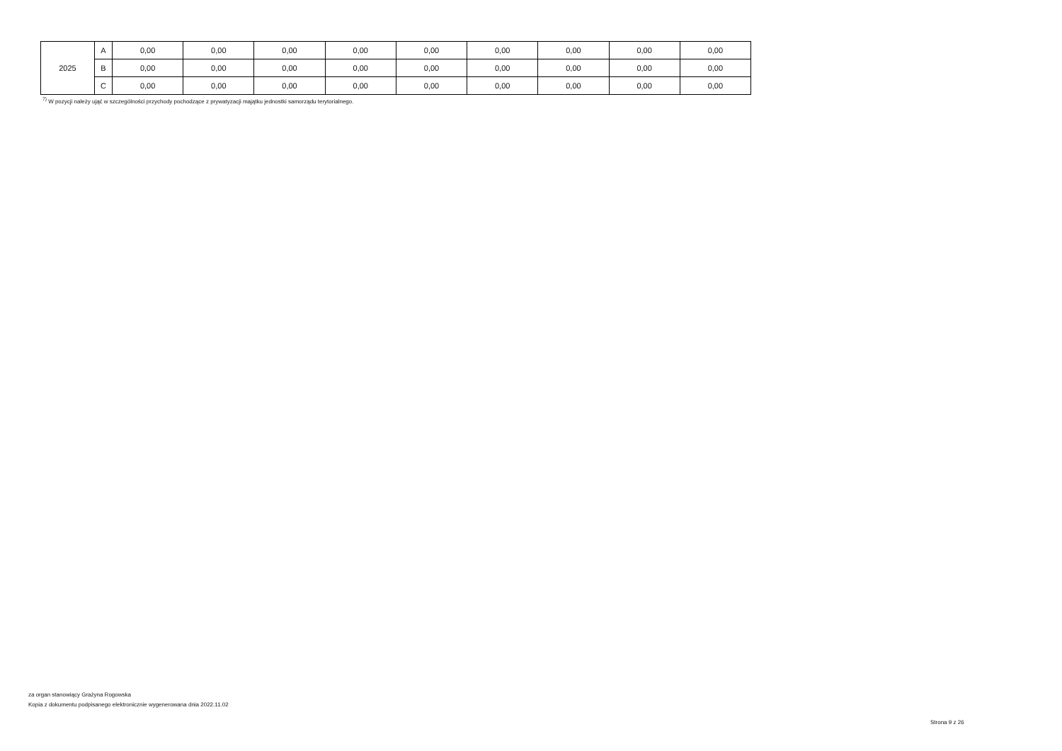| 2025 | A | 0,00 | 0,00 | 0,00 | 0,00 | 0,00 | 0,00 | 0,00 | 0,00 | 0,00 |
| | B | 0,00 | 0,00 | 0,00 | 0,00 | 0,00 | 0,00 | 0,00 | 0,00 | 0,00 |
| | C | 0,00 | 0,00 | 0,00 | 0,00 | 0,00 | 0,00 | 0,00 | 0,00 | 0,00 |
<sup>7)</sup> W pozycji należy ująć w szczególności przychody pochodzące z prywatyzacji majątku jednostki samorządu terytorialnego.
za organ stanowiący Grażyna Rogowska
Kopia z dokumentu podpisanego elektronicznie wygenerowana dnia 2022.11.02
Strona 9 z 26